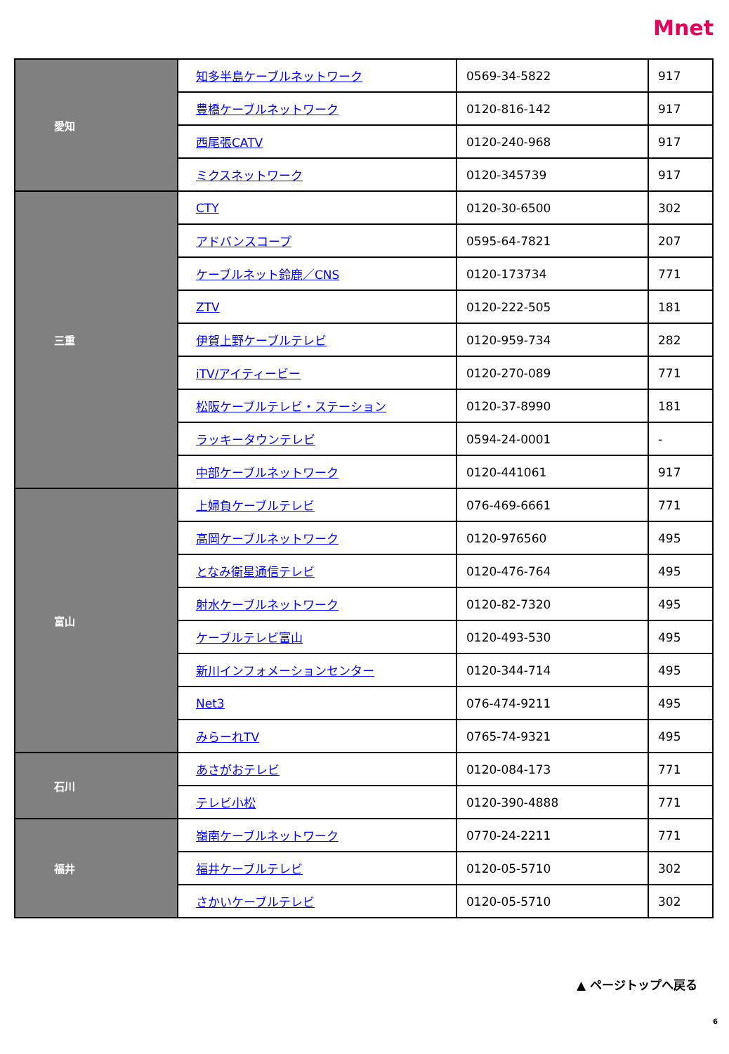Mnet
| 愛知 | 知多半島ケーブルネットワーク | 0569-34-5822 | 917 |
| | 豊橋ケーブルネットワーク | 0120-816-142 | 917 |
| | 西尾張CATV | 0120-240-968 | 917 |
| | ミクスネットワーク | 0120-345739 | 917 |
| 三重 | CTY | 0120-30-6500 | 302 |
| | アドバンスコープ | 0595-64-7821 | 207 |
| | ケーブルネット鈴鹿／CNS | 0120-173734 | 771 |
| | ZTV | 0120-222-505 | 181 |
| | 伊賀上野ケーブルテレビ | 0120-959-734 | 282 |
| | iTV/アイティービー | 0120-270-089 | 771 |
| | 松阪ケーブルテレビ・ステーション | 0120-37-8990 | 181 |
| | ラッキータウンテレビ | 0594-24-0001 | - |
| | 中部ケーブルネットワーク | 0120-441061 | 917 |
| 富山 | 上婦負ケーブルテレビ | 076-469-6661 | 771 |
| | 高岡ケーブルネットワーク | 0120-976560 | 495 |
| | となみ衛星通信テレビ | 0120-476-764 | 495 |
| | 射水ケーブルネットワーク | 0120-82-7320 | 495 |
| | ケーブルテレビ富山 | 0120-493-530 | 495 |
| | 新川インフォメーションセンター | 0120-344-714 | 495 |
| | Net3 | 076-474-9211 | 495 |
| | みらーれTV | 0765-74-9321 | 495 |
| 石川 | あさがおテレビ | 0120-084-173 | 771 |
| | テレビ小松 | 0120-390-4888 | 771 |
| 福井 | 嶺南ケーブルネットワーク | 0770-24-2211 | 771 |
| | 福井ケーブルテレビ | 0120-05-5710 | 302 |
| | さかいケーブルテレビ | 0120-05-5710 | 302 |
▲ ページトップへ戻る
6